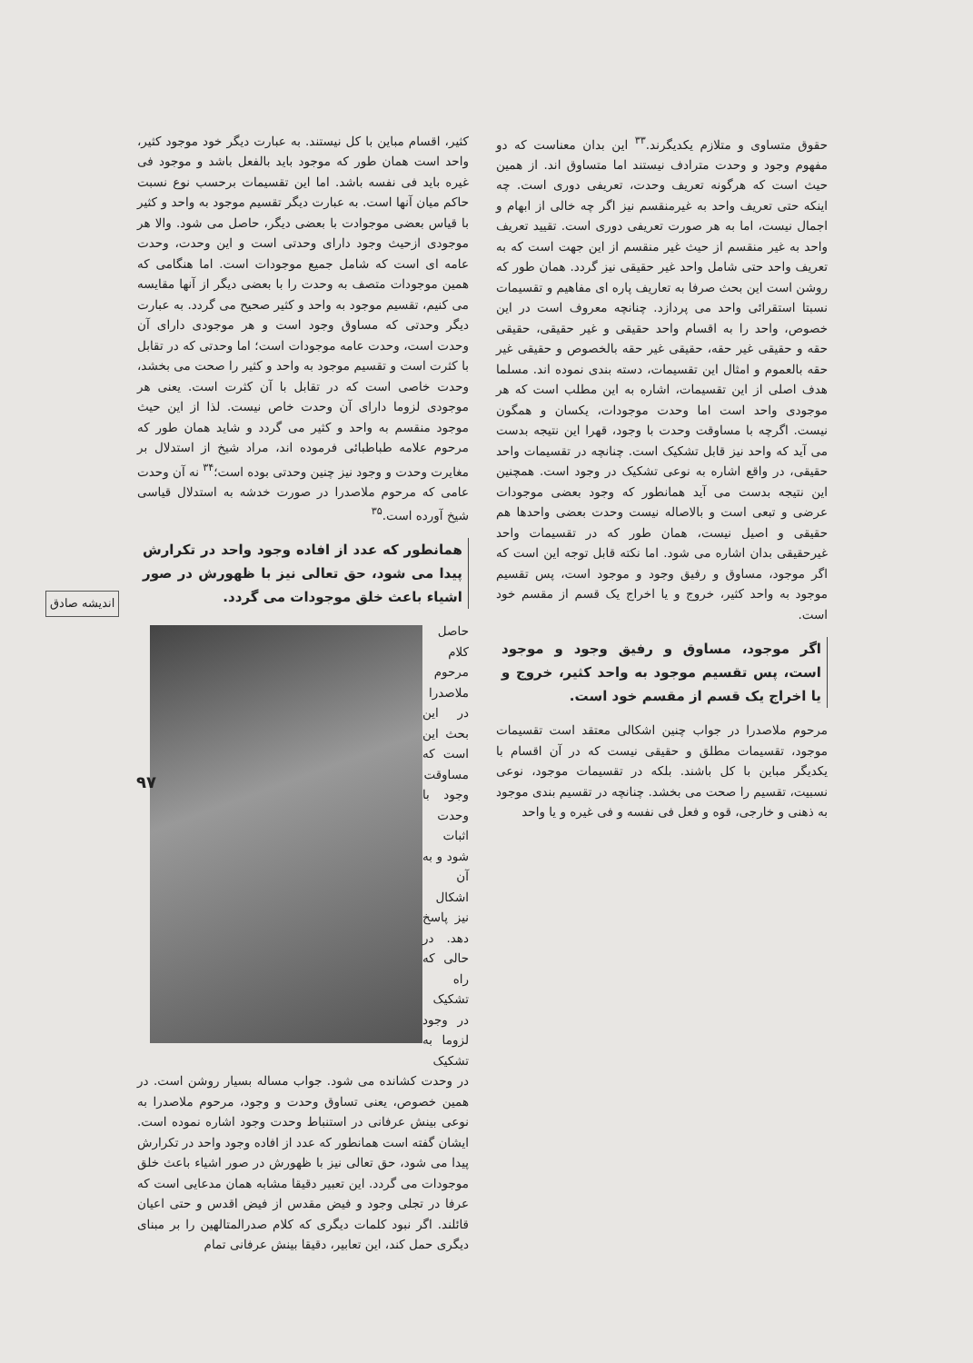حقوق متساوی و متلازم یکدیگرند.<sup>۳۳</sup> این بدان معناست که دو مفهوم وجود و وحدت مترادف نیستند اما متساوق اند. از همین حیث است که هرگونه تعریف وحدت، تعریفی دوری است. چه اینکه حتی تعریف واحد به غیرمنقسم نیز اگر چه خالی از ابهام و اجمال نیست، اما به هر صورت تعریفی دوری است. تقیید تعریف واحد به غیر منقسم از حیث غیر منقسم از این جهت است که به تعریف واحد حتی شامل واحد غیر حقیقی نیز گردد. همان طور که روشن است این بحث صرفا به تعاریف پاره ای مفاهیم و تقسیمات نسبتا استقرائی واحد می پردازد. چنانچه معروف است در این خصوص، واحد را به اقسام واحد حقیقی و غیر حقیقی، حقیقی حقه و حقیقی غیر حقه، حقیقی غیر حقه بالخصوص و حقیقی غیر حقه بالعموم و امثال این تقسیمات، دسته بندی نموده اند. مسلما هدف اصلی از این تقسیمات، اشاره به این مطلب است که هر موجودی واحد است اما وحدت موجودات، یکسان و همگون نیست. اگرچه با مساوقت وحدت با وجود، قهرا این نتیجه بدست می آید که واحد نیز قابل تشکیک است. چنانچه در تقسیمات واحد حقیقی، در واقع اشاره به نوعی تشکیک در وجود است. همچنین این نتیجه بدست می آید همانطور که وجود بعضی موجودات عرضی و تبعی است و بالاصاله نیست وحدت بعضی واحدها هم حقیقی و اصیل نیست، همان طور که در تقسیمات واحد غیرحقیقی بدان اشاره می شود. اما نکته قابل توجه این است که اگر موجود، مساوق و رفیق وجود و موجود است، پس تقسیم موجود به واحد کثیر، خروج و یا اخراج یک قسم از مقسم خود است.
اگر موجود، مساوق و رفیق وجود و موجود است، پس تقسیم موجود به واحد کثیر، خروج و یا اخراج یک قسم از مقسم خود است.
مرحوم ملاصدرا در جواب چنین اشکالی معتقد است تقسیمات موجود، تقسیمات مطلق و حقیقی نیست که در آن اقسام با یکدیگر مباین با کل باشند. بلکه در تقسیمات موجود، نوعی نسبیت، تقسیم را صحت می بخشد. چنانچه در تقسیم بندی موجود به ذهنی و خارجی، قوه و فعل فی نفسه و فی غیره و یا واحد
کثیر، اقسام مباین با کل نیستند. به عبارت دیگر خود موجود کثیر، واحد است همان طور که موجود باید بالفعل باشد و موجود فی غیره باید فی نفسه باشد. اما این تقسیمات برحسب نوع نسبت حاکم میان آنها است. به عبارت دیگر تقسیم موجود به واحد و کثیر با قیاس بعضی موجوادت با بعضی دیگر، حاصل می شود. والا هر موجودی ازحیث وجود دارای وحدتی است و این وحدت، وحدت عامه ای است که شامل جمیع موجودات است. اما هنگامی که همین موجودات متصف به وحدت را با بعضی دیگر از آنها مقایسه می کنیم، تقسیم موجود به واحد و کثیر صحیح می گردد. به عبارت دیگر وحدتی که مساوق وجود است و هر موجودی دارای آن وحدت است، وحدت عامه موجودات است؛ اما وحدتی که در تقابل با کثرت است و تقسیم موجود به واحد و کثیر را صحت می بخشد، وحدت خاصی است که در تقابل با آن کثرت است. یعنی هر موجودی لزوما دارای آن وحدت خاص نیست. لذا از این حیث موجود منقسم به واحد و کثیر می گردد و شاید همان طور که مرحوم علامه طباطبائی فرموده اند، مراد شیخ از استدلال بر مغایرت وحدت و وجود نیز چنین وحدتی بوده است؛<sup>۳۴</sup> نه آن وحدت عامی که مرحوم ملاصدرا در صورت خدشه به استدلال قیاسی شیخ آورده است.<sup>۳۵</sup>
همانطور که عدد از افاده وجود واحد در تکرارش پیدا می شود، حق تعالی نیز با ظهورش در صور اشیاء باعث خلق موجودات می گردد.
حاصل کلام مرحوم ملاصدرا در این بحث این است که مساوقت وجود با وحدت اثبات شود و به آن اشکال نیز پاسخ دهد. در حالی که راه تشکیک در وجود لزوما به تشکیک در وحدت کشانده می شود. جواب مساله بسیار روشن است. در همین خصوص، یعنی تساوق وحدت و وجود، مرحوم ملاصدرا به نوعی بینش عرفانی در استنباط وحدت وجود اشاره نموده است. ایشان گفته است همانطور که عدد از افاده وجود واحد در تکرارش پیدا می شود، حق تعالی نیز با ظهورش در صور اشیاء باعث خلق موجودات می گردد. این تعبیر دقیقا مشابه همان مدعایی است که عرفا در تجلی وجود و فیض مقدس از فیض اقدس و حتی اعیان قائلند. اگر نبود کلمات دیگری که کلام صدرالمتالهین را بر مبنای دیگری حمل کند، این تعابیر، دقیقا بینش عرفانی تمام
اندیشه صادق
۹۷